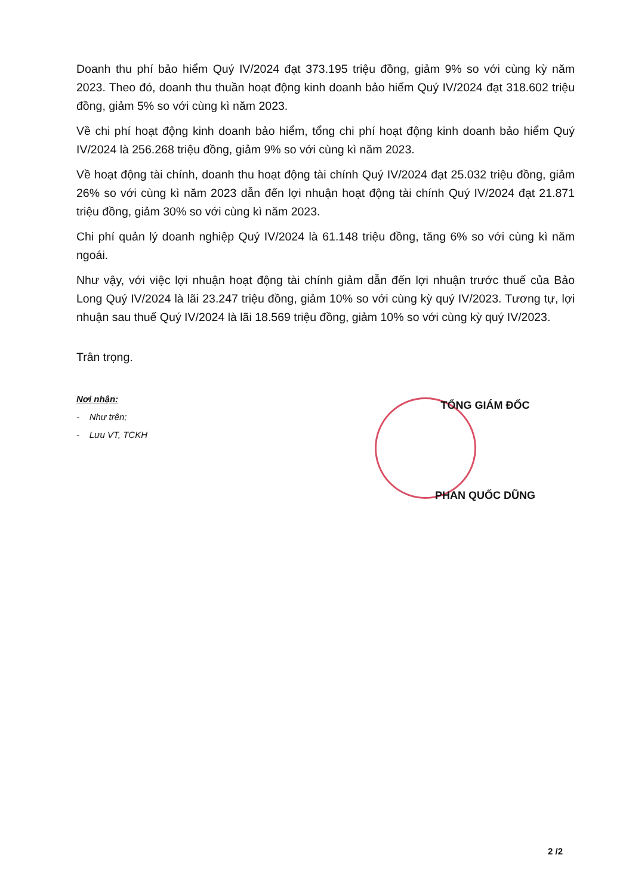Doanh thu phí bảo hiểm Quý IV/2024 đạt 373.195 triệu đồng, giảm 9% so với cùng kỳ năm 2023. Theo đó, doanh thu thuần hoạt động kinh doanh bảo hiểm Quý IV/2024 đạt 318.602 triệu đồng, giảm 5% so với cùng kì năm 2023.
Về chi phí hoạt động kinh doanh bảo hiểm, tổng chi phí hoạt động kinh doanh bảo hiểm Quý IV/2024 là 256.268 triệu đồng, giảm 9% so với cùng kì năm 2023.
Về hoạt động tài chính, doanh thu hoạt động tài chính Quý IV/2024 đạt 25.032 triệu đồng, giảm 26% so với cùng kì năm 2023 dẫn đến lợi nhuận hoạt động tài chính Quý IV/2024 đạt 21.871 triệu đồng, giảm 30% so với cùng kì năm 2023.
Chi phí quản lý doanh nghiệp Quý IV/2024 là 61.148 triệu đồng, tăng 6% so với cùng kì năm ngoái.
Như vậy, với việc lợi nhuận hoạt động tài chính giảm dẫn đến lợi nhuận trước thuế của Bảo Long Quý IV/2024 là lãi 23.247 triệu đồng, giảm 10% so với cùng kỳ quý IV/2023. Tương tự, lợi nhuận sau thuế Quý IV/2024 là lãi 18.569 triệu đồng, giảm 10% so với cùng kỳ quý IV/2023.
Trân trọng.
Nơi nhận:
- Như trên;
- Lưu VT, TCKH
TỔNG GIÁM ĐỐC
PHAN QUỐC DŨNG
2 /2